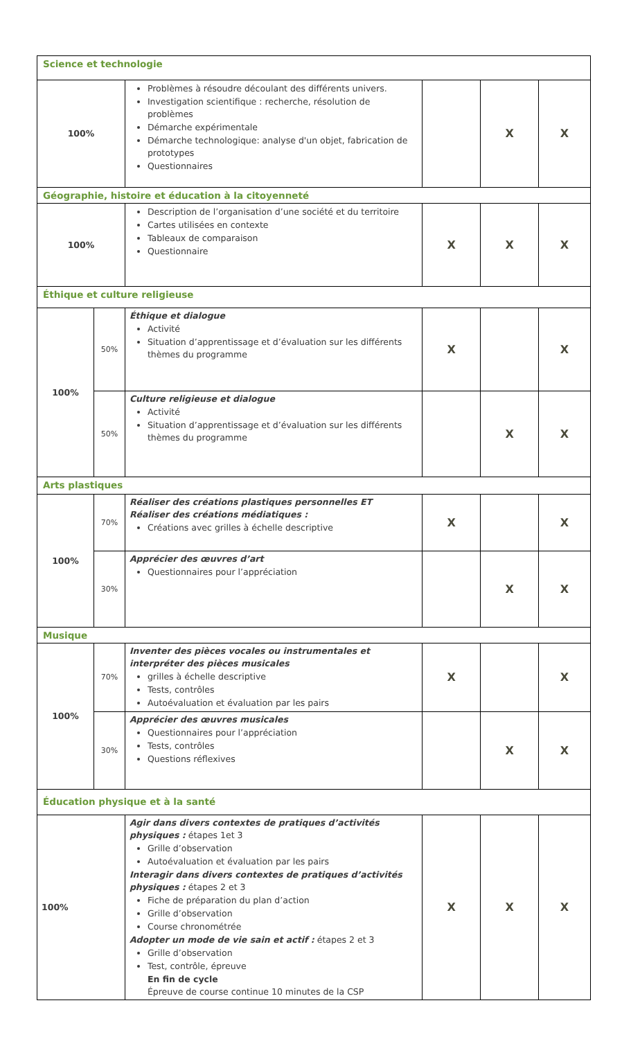| Science et technologie | | | | | |
| 100% | | Problèmes à résoudre découlant des différents univers. Investigation scientifique : recherche, résolution de problèmes Démarche expérimentale Démarche technologique: analyse d'un objet, fabrication de prototypes Questionnaires | | X | X |
| Géographie, histoire et éducation à la citoyenneté | | | | | |
| 100% | | Description de l’organisation d’une société et du territoire Cartes utilisées en contexte Tableaux de comparaison Questionnaire | X | X | X |
| Éthique et culture religieuse | | | | | |
| 100% | 50% | Éthique et dialogue Activité Situation d’apprentissage et d’évaluation sur les différents thèmes du programme | X | | X |
| | 50% | Culture religieuse et dialogue Activité Situation d’apprentissage et d’évaluation sur les différents thèmes du programme | | X | X |
| Arts plastiques | | | | | |
| 100% | 70% | Réaliser des créations plastiques personnelles ET Réaliser des créations médiatiques : Créations avec grilles à échelle descriptive | X | | X |
| | 30% | Apprécier des œuvres d’art Questionnaires pour l’appréciation | | X | X |
| Musique | | | | | |
| 100% | 70% | Inventer des pièces vocales ou instrumentales et interpréter des pièces musicales grilles à échelle descriptive Tests, contrôles Autoévaluation et évaluation par les pairs | X | | X |
| | 30% | Apprécier des œuvres musicales Questionnaires pour l’appréciation Tests, contrôles Questions réflexives | | X | X |
| Éducation physique et à la santé | | | | | |
| 100% | | Agir dans divers contextes de pratiques d’activités physiques : étapes 1et 3 Grille d’observation Autoévaluation et évaluation par les pairs Interagir dans divers contextes de pratiques d’activités physiques : étapes 2 et 3 Fiche de préparation du plan d’action Grille d’observation Course chronométrée Adopter un mode de vie sain et actif : étapes 2 et 3 Grille d’observation Test, contrôle, épreuve En fin de cycle Épreuve de course continue 10 minutes de la CSP | X | X | X |